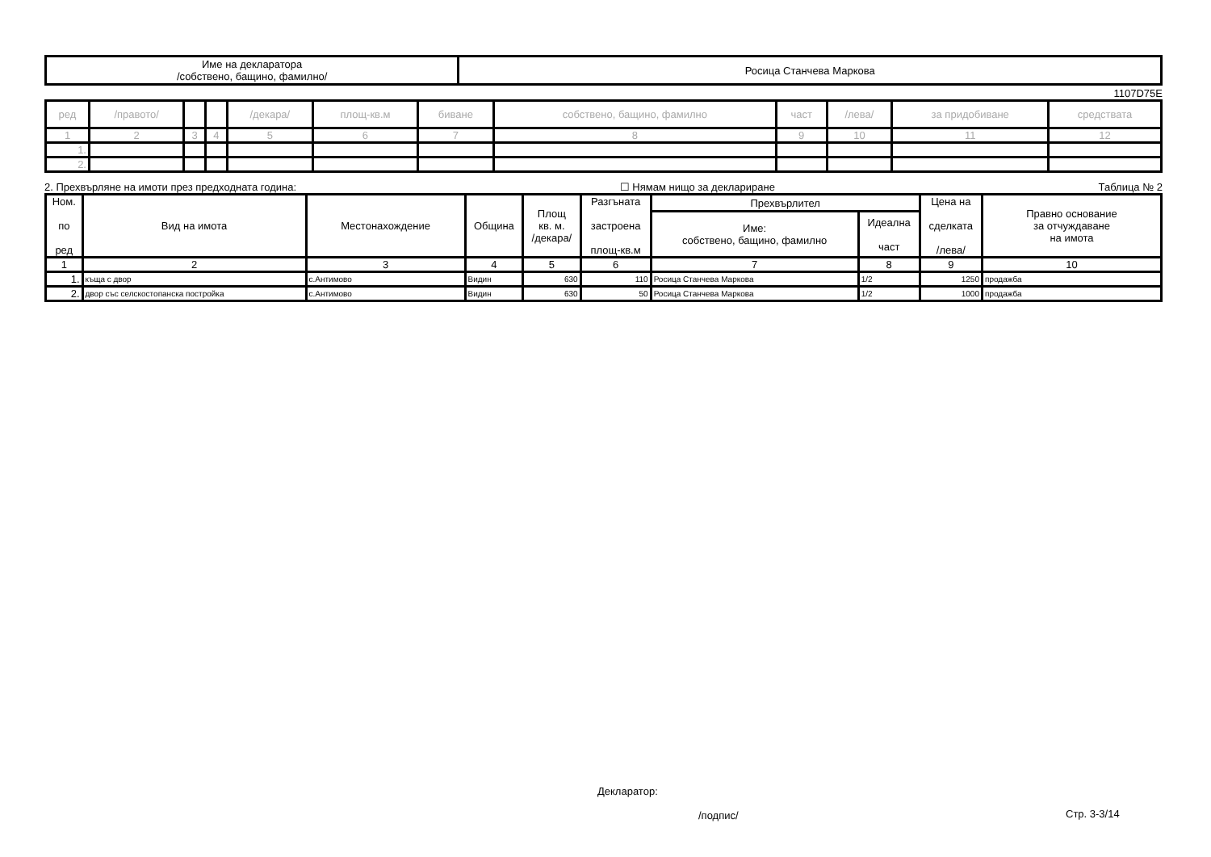| Име на декларатора /собствено, бащино, фамилно/ | Росица Станчева Маркова |
1107D75E
| ред | /правото/ | | | /декара/ | площ-кв.м | биване | собствено, бащино, фамилно | част | /лева/ | за придобиване | средствата |
| 1 | 2 | 3 | 4 | 5 | 6 | 7 | 8 | 9 | 10 | 11 | 12 |
| 1. | | | | | | | | | | | |
| 2. | | | | | | | | | | | |
2. Прехвърляне на имоти през предходната година: ☐ Нямам нищо за деклариране Таблица № 2
| Ном. по ред | Вид на имота | Местонахождение | Община | Площ кв. м. /декара/ | Разгъната застроена площ-кв.м | Прехвърлител | | Цена на сделката /лева/ | Правно основание за отчуждаване на имота |
| --- | --- | --- | --- | --- | --- | --- | --- | --- | --- |
| | | | | | | Име: собствено, бащино, фамилно | Идеална част | | |
| 1 | 2 | 3 | 4 | 5 | 6 | 7 | 8 | 9 | 10 |
| 1. | къща с двор | с.Антимово | Видин | 630 | 110 | Росица Станчева Маркова | 1/2 | 1250 | продажба |
| 2. | двор със селскостопанска постройка | с.Антимово | Видин | 630 | 50 | Росица Станчева Маркова | 1/2 | 1000 | продажба |
Декларатор:
/подпис/ Стр. 3-3/14